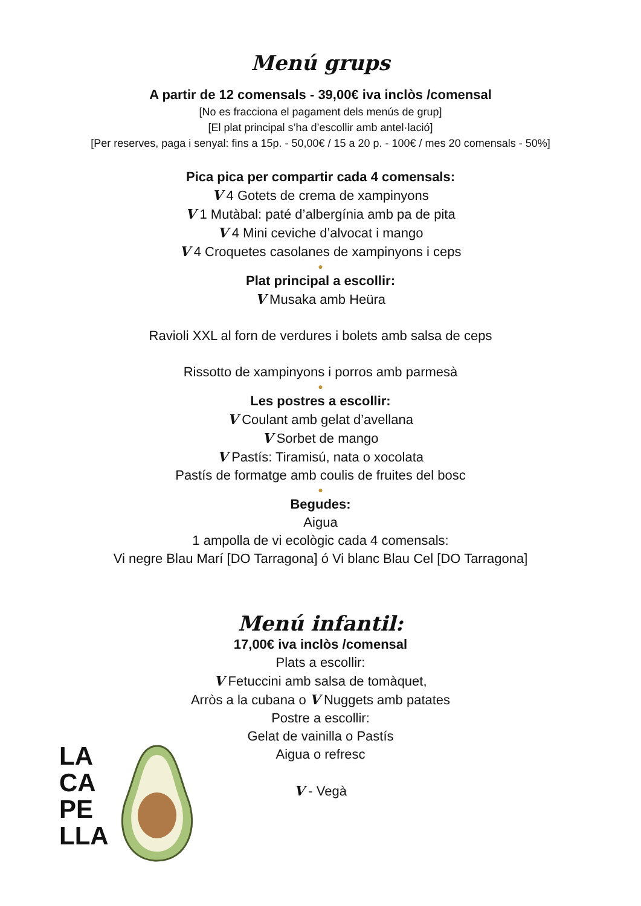Menú grups
A partir de 12 comensals - 39,00€ iva inclòs /comensal
[No es fracciona el pagament dels menús de grup]
[El plat principal s’ha d’escollir amb antel·lació]
[Per reserves, paga i senyal: fins a 15p. - 50,00€ / 15 a 20 p. - 100€ / mes 20 comensals - 50%]
Pica pica per compartir cada 4 comensals:
V 4 Gotets de crema de xampinyons
V 1 Mutàbal: paté d’albergínia amb pa de pita
V 4 Mini ceviche d’alvocat i mango
V 4 Croquetes casolanes de xampinyons i ceps
●
Plat principal a escollir:
V Musaka amb Heüra
Ravioli XXL al forn de verdures i bolets amb salsa de ceps
Rissotto de xampinyons i porros amb parmesà
●
Les postres a escollir:
V Coulant amb gelat d’avellana
V Sorbet de mango
V Pastís: Tiramisú, nata o xocolata
Pastís de formatge amb coulis de fruites del bosc
●
Begudes:
Aigua
1 ampolla de vi ecològic cada 4 comensals:
Vi negre Blau Marí [DO Tarragona] ó Vi blanc Blau Cel [DO Tarragona]
Menú infantil:
17,00€ iva inclòs /comensal
Plats a escollir:
V Fetuccini amb salsa de tomàquet,
Arròs a la cubana o V Nuggets amb patates
Postre a escollir:
Gelat de vainilla o Pastís
Aigua o refresc
V - Vegà
LA
CA
PE
LLA